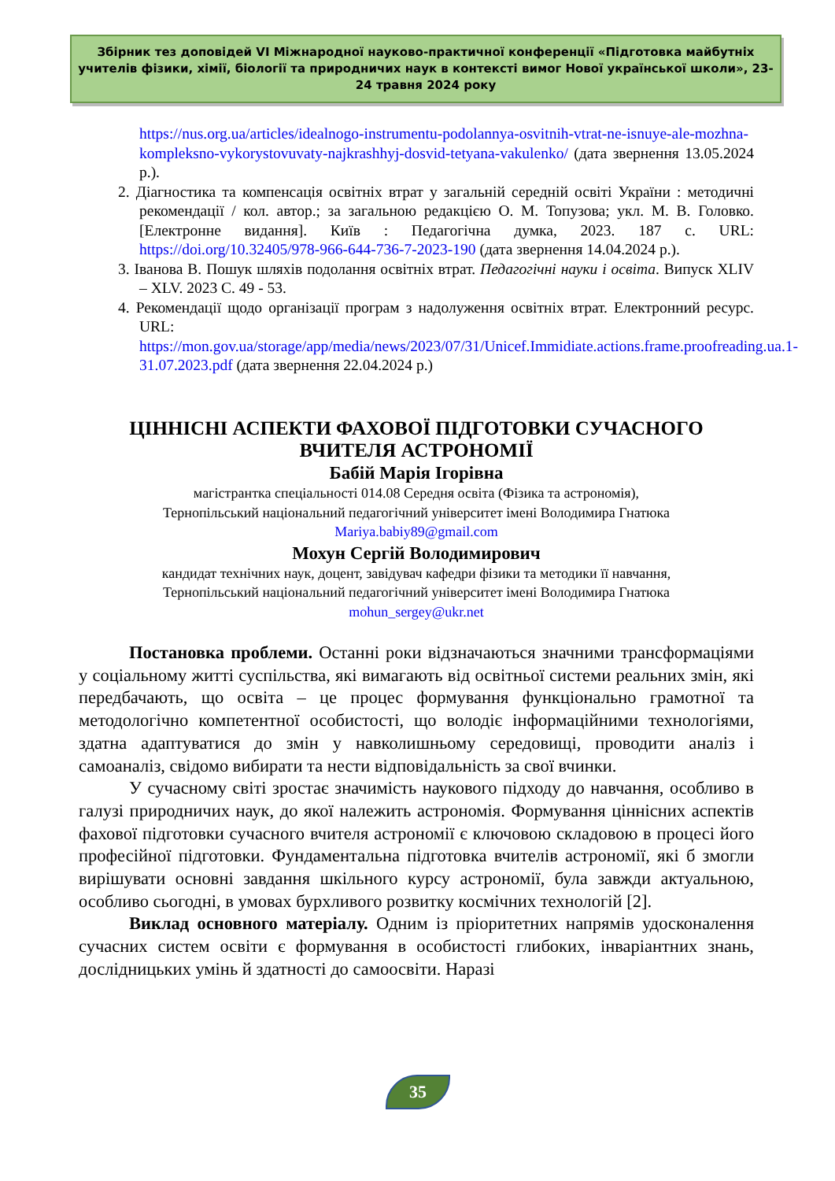Збірник тез доповідей VI Міжнародної науково-практичної конференції «Підготовка майбутніх учителів фізики, хімії, біології та природничих наук в контексті вимог Нової української школи», 23-24 травня 2024 року
https://nus.org.ua/articles/idealnogo-instrumentu-podolannya-osvitnih-vtrat-ne-isnuye-ale-mozhna-kompleksno-vykorystovuvaty-najkrashhyj-dosvid-tetyana-vakulenko/ (дата звернення 13.05.2024 р.).
2. Діагностика та компенсація освітніх втрат у загальній середній освіті України : методичні рекомендації / кол. автор.; за загальною редакцією О. М. Топузова; укл. М. В. Головко. [Електронне видання]. Київ : Педагогічна думка, 2023. 187 с. URL: https://doi.org/10.32405/978-966-644-736-7-2023-190 (дата звернення 14.04.2024 р.).
3. Іванова В. Пошук шляхів подолання освітніх втрат. Педагогічні науки і освіта. Випуск XLIV – XLV. 2023 С. 49 - 53.
4. Рекомендації щодо організації програм з надолуження освітніх втрат. Електронний ресурс. URL: https://mon.gov.ua/storage/app/media/news/2023/07/31/Unicef.Immidiate.actions.frame.proofreading.ua.1-31.07.2023.pdf (дата звернення 22.04.2024 р.)
ЦІННІСНІ АСПЕКТИ ФАХОВОЇ ПІДГОТОВКИ СУЧАСНОГО ВЧИТЕЛЯ АСТРОНОМІЇ
Бабій Марія Ігорівна
магістрантка спеціальності 014.08 Середня освіта (Фізика та астрономія),
Тернопільський національний педагогічний університет імені Володимира Гнатюка
Mariya.babiy89@gmail.com
Мохун Сергій Володимирович
кандидат технічних наук, доцент, завідувач кафедри фізики та методики її навчання,
Тернопільський національний педагогічний університет імені Володимира Гнатюка
mohun_sergey@ukr.net
Постановка проблеми. Останні роки відзначаються значними трансформаціями у соціальному житті суспільства, які вимагають від освітньої системи реальних змін, які передбачають, що освіта – це процес формування функціонально грамотної та методологічно компетентної особистості, що володіє інформаційними технологіями, здатна адаптуватися до змін у навколишньому середовищі, проводити аналіз і самоаналіз, свідомо вибирати та нести відповідальність за свої вчинки.
У сучасному світі зростає значимість наукового підходу до навчання, особливо в галузі природничих наук, до якої належить астрономія. Формування ціннісних аспектів фахової підготовки сучасного вчителя астрономії є ключовою складовою в процесі його професійної підготовки. Фундаментальна підготовка вчителів астрономії, які б змогли вирішувати основні завдання шкільного курсу астрономії, була завжди актуальною, особливо сьогодні, в умовах бурхливого розвитку космічних технологій [2].
Виклад основного матеріалу. Одним із пріоритетних напрямів удосконалення сучасних систем освіти є формування в особистості глибоких, інваріантних знань, дослідницьких умінь й здатності до самоосвіти. Наразі
35